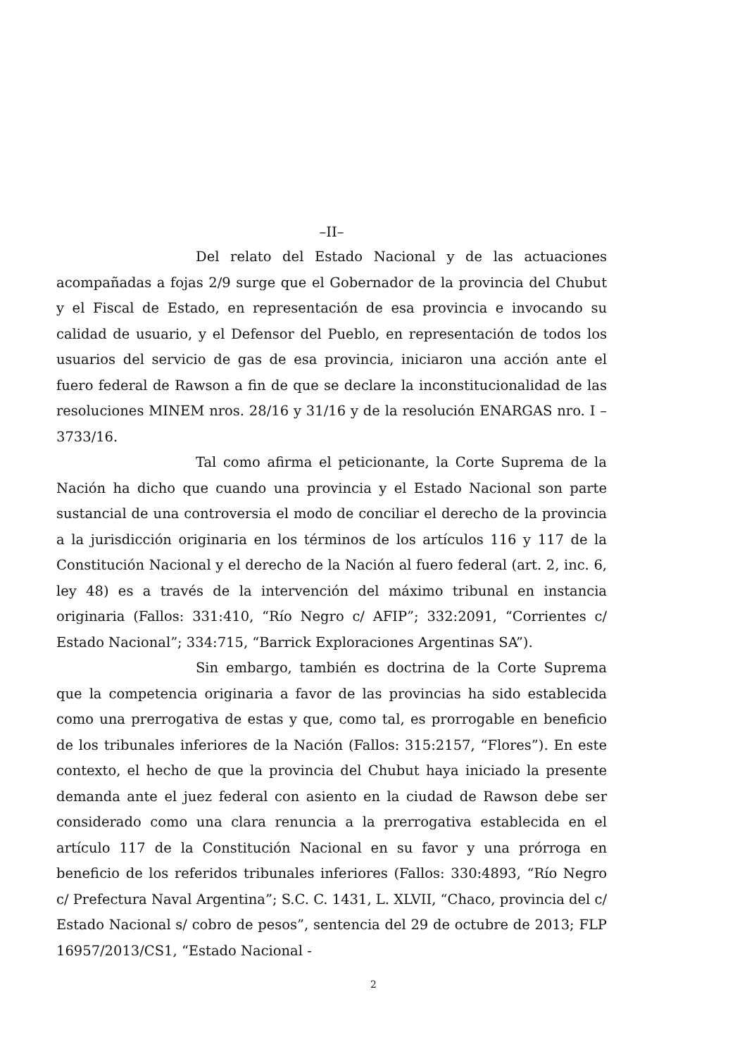–II–
Del relato del Estado Nacional y de las actuaciones acompañadas a fojas 2/9 surge que el Gobernador de la provincia del Chubut y el Fiscal de Estado, en representación de esa provincia e invocando su calidad de usuario, y el Defensor del Pueblo, en representación de todos los usuarios del servicio de gas de esa provincia, iniciaron una acción ante el fuero federal de Rawson a fin de que se declare la inconstitucionalidad de las resoluciones MINEM nros. 28/16 y 31/16 y de la resolución ENARGAS nro. I – 3733/16.
Tal como afirma el peticionante, la Corte Suprema de la Nación ha dicho que cuando una provincia y el Estado Nacional son parte sustancial de una controversia el modo de conciliar el derecho de la provincia a la jurisdicción originaria en los términos de los artículos 116 y 117 de la Constitución Nacional y el derecho de la Nación al fuero federal (art. 2, inc. 6, ley 48) es a través de la intervención del máximo tribunal en instancia originaria (Fallos: 331:410, “Río Negro c/ AFIP”; 332:2091, “Corrientes c/ Estado Nacional”; 334:715, “Barrick Exploraciones Argentinas SA”).
Sin embargo, también es doctrina de la Corte Suprema que la competencia originaria a favor de las provincias ha sido establecida como una prerrogativa de estas y que, como tal, es prorrogable en beneficio de los tribunales inferiores de la Nación (Fallos: 315:2157, “Flores”). En este contexto, el hecho de que la provincia del Chubut haya iniciado la presente demanda ante el juez federal con asiento en la ciudad de Rawson debe ser considerado como una clara renuncia a la prerrogativa establecida en el artículo 117 de la Constitución Nacional en su favor y una prórroga en beneficio de los referidos tribunales inferiores (Fallos: 330:4893, “Río Negro c/ Prefectura Naval Argentina”; S.C. C. 1431, L. XLVII, “Chaco, provincia del c/ Estado Nacional s/ cobro de pesos”, sentencia del 29 de octubre de 2013; FLP 16957/2013/CS1, “Estado Nacional -
2